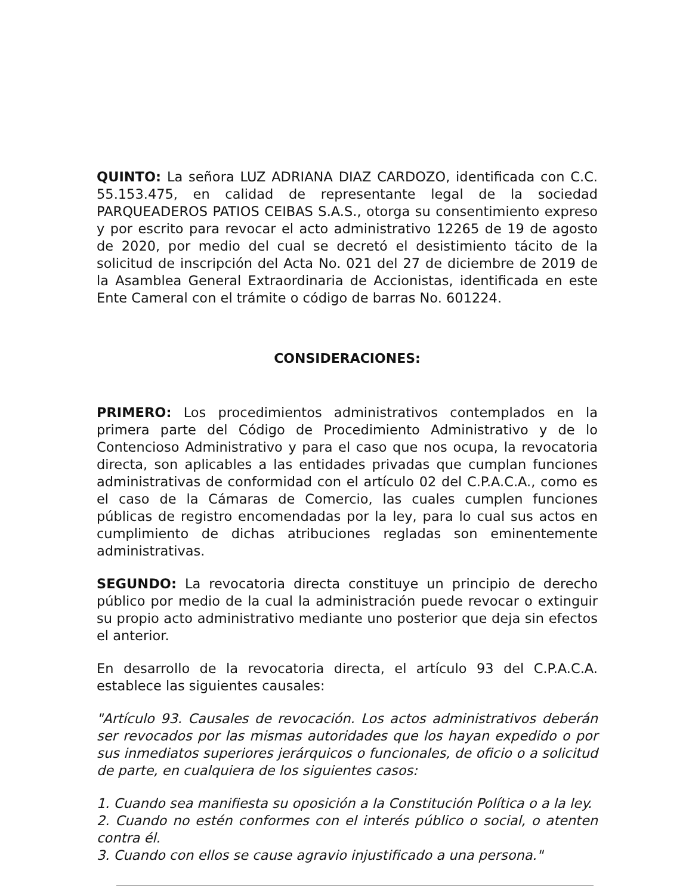QUINTO: La señora LUZ ADRIANA DIAZ CARDOZO, identificada con C.C. 55.153.475, en calidad de representante legal de la sociedad PARQUEADEROS PATIOS CEIBAS S.A.S., otorga su consentimiento expreso y por escrito para revocar el acto administrativo 12265 de 19 de agosto de 2020, por medio del cual se decretó el desistimiento tácito de la solicitud de inscripción del Acta No. 021 del 27 de diciembre de 2019 de la Asamblea General Extraordinaria de Accionistas, identificada en este Ente Cameral con el trámite o código de barras No. 601224.
CONSIDERACIONES:
PRIMERO: Los procedimientos administrativos contemplados en la primera parte del Código de Procedimiento Administrativo y de lo Contencioso Administrativo y para el caso que nos ocupa, la revocatoria directa, son aplicables a las entidades privadas que cumplan funciones administrativas de conformidad con el artículo 02 del C.P.A.C.A., como es el caso de la Cámaras de Comercio, las cuales cumplen funciones públicas de registro encomendadas por la ley, para lo cual sus actos en cumplimiento de dichas atribuciones regladas son eminentemente administrativas.
SEGUNDO: La revocatoria directa constituye un principio de derecho público por medio de la cual la administración puede revocar o extinguir su propio acto administrativo mediante uno posterior que deja sin efectos el anterior.
En desarrollo de la revocatoria directa, el artículo 93 del C.P.A.C.A. establece las siguientes causales:
"Artículo 93. Causales de revocación. Los actos administrativos deberán ser revocados por las mismas autoridades que los hayan expedido o por sus inmediatos superiores jerárquicos o funcionales, de oficio o a solicitud de parte, en cualquiera de los siguientes casos:
1. Cuando sea manifiesta su oposición a la Constitución Política o a la ley.
2. Cuando no estén conformes con el interés público o social, o atenten contra él.
3. Cuando con ellos se cause agravio injustificado a una persona."